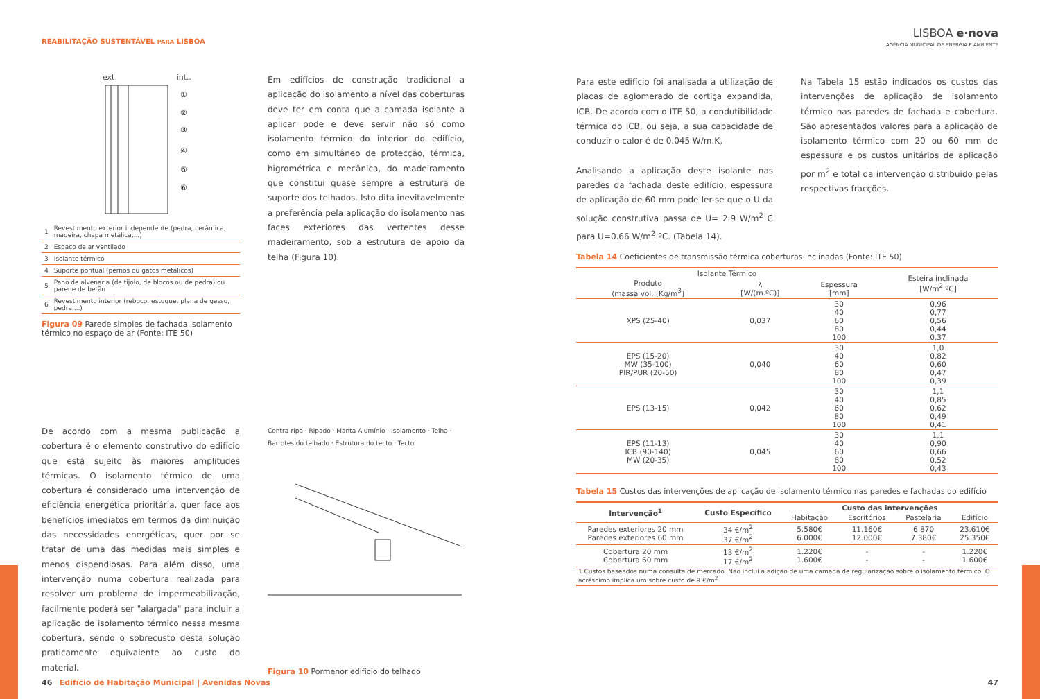REABILITAÇÃO SUSTENTÁVEL PARA LISBOA
ext. int..
①
②
③
④
⑤
⑥
| 1 | Revestimento exterior independente (pedra, cerâmica, madeira, chapa metálica,...) |
| 2 | Espaço de ar ventilado |
| 3 | Isolante térmico |
| 4 | Suporte pontual (pernos ou gatos metálicos) |
| 5 | Pano de alvenaria (de tijolo, de blocos ou de pedra) ou parede de betão |
| 6 | Revestimento interior (reboco, estuque, plana de gesso, pedra,...) |
Figura 09 Parede simples de fachada isolamento térmico no espaço de ar (Fonte: ITE 50)
De acordo com a mesma publicação a cobertura é o elemento construtivo do edifício que está sujeito às maiores amplitudes térmicas. O isolamento térmico de uma cobertura é considerado uma intervenção de eficiência energética prioritária, quer face aos benefícios imediatos em termos da diminuição das necessidades energéticas, quer por se tratar de uma das medidas mais simples e menos dispendiosas. Para além disso, uma intervenção numa cobertura realizada para resolver um problema de impermeabilização, facilmente poderá ser "alargada" para incluir a aplicação de isolamento térmico nessa mesma cobertura, sendo o sobrecusto desta solução praticamente equivalente ao custo do material.
Em edifícios de construção tradicional a aplicação do isolamento a nível das coberturas deve ter em conta que a camada isolante a aplicar pode e deve servir não só como isolamento térmico do interior do edifício, como em simultâneo de protecção, térmica, higrométrica e mecânica, do madeiramento que constitui quase sempre a estrutura de suporte dos telhados. Isto dita inevitavelmente a preferência pela aplicação do isolamento nas faces exteriores das vertentes desse madeiramento, sob a estrutura de apoio da telha (Figura 10).
Contra-ripa · Ripado · Manta Alumínio · Isolamento · Telha · Barrotes do telhado · Estrutura do tecto · Tecto
Figura 10 Pormenor edifício do telhado
46 Edifício de Habitação Municipal | Avenidas Novas
LISBOA e·nova
AGÊNCIA MUNICIPAL DE ENERGIA E AMBIENTE
Para este edifício foi analisada a utilização de placas de aglomerado de cortiça expandida, ICB. De acordo com o ITE 50, a condutibilidade térmica do ICB, ou seja, a sua capacidade de conduzir o calor é de 0.045 W/m.K,
Analisando a aplicação deste isolante nas paredes da fachada deste edifício, espessura de aplicação de 60 mm pode ler-se que o U da solução construtiva passa de U= 2.9 W/m<sup>2</sup> C para U=0.66 W/m<sup>2</sup>.ºC. (Tabela 14).
Na Tabela 15 estão indicados os custos das intervenções de aplicação de isolamento térmico nas paredes de fachada e cobertura. São apresentados valores para a aplicação de isolamento térmico com 20 ou 60 mm de espessura e os custos unitários de aplicação por m<sup>2</sup> e total da intervenção distribuído pelas respectivas fracções.
Tabela 14 Coeficientes de transmissão térmica coberturas inclinadas (Fonte: ITE 50)
| Isolante Térmico | | | Esteira inclinada [W/m<sup>2</sup>.ºC] |
| --- | --- | --- | --- |
| Produto (massa vol. [Kg/m<sup>3</sup>] | λ [W/(m.ºC)] | Espessura [mm] | |
| XPS (25-40) | 0,037 | 30 40 60 80 100 | 0,96 0,77 0,56 0,44 0,37 |
| EPS (15-20) MW (35-100) PIR/PUR (20-50) | 0,040 | 30 40 60 80 100 | 1,0 0,82 0,60 0,47 0,39 |
| EPS (13-15) | 0,042 | 30 40 60 80 100 | 1,1 0,85 0,62 0,49 0,41 |
| EPS (11-13) ICB (90-140) MW (20-35) | 0,045 | 30 40 60 80 100 | 1,1 0,90 0,66 0,52 0,43 |
Tabela 15 Custos das intervenções de aplicação de isolamento térmico nas paredes e fachadas do edifício
| Intervenção<sup>1</sup> | Custo Específico | Custo das intervenções | | | |
| --- | --- | --- | --- | --- | --- |
| | | Habitação | Escritórios | Pastelaria | Edifício |
| Paredes exteriores 20 mm Paredes exteriores 60 mm | 34 €/m<sup>2</sup> 37 €/m<sup>2</sup> | 5.580€ 6.000€ | 11.160€ 12.000€ | 6.870 7.380€ | 23.610€ 25.350€ |
| Cobertura 20 mm Cobertura 60 mm | 13 €/m<sup>2</sup> 17 €/m<sup>2</sup> | 1.220€ 1.600€ | - - | - - | 1.220€ 1.600€ |
| 1 Custos baseados numa consulta de mercado. Não inclui a adição de uma camada de regularização sobre o isolamento térmico. O acréscimo implica um sobre custo de 9 €/m<sup>2</sup> | | | | | |
47